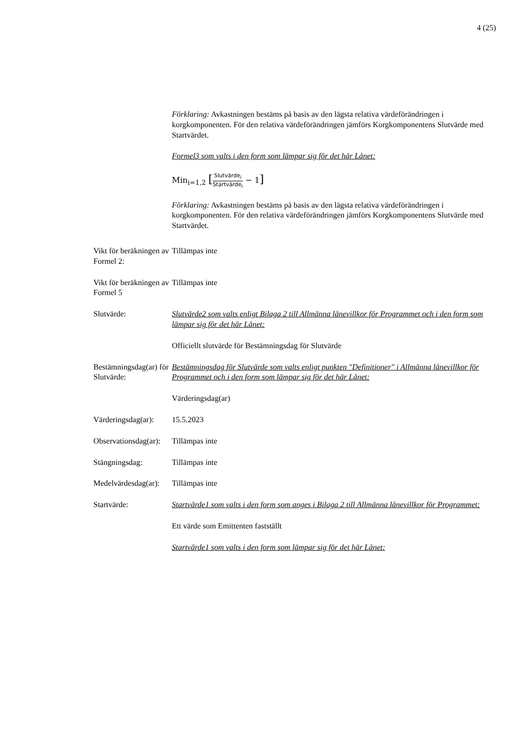4 (25)
Förklaring: Avkastningen bestäms på basis av den lägsta relativa värdeförändringen i korgkomponenten. För den relativa värdeförändringen jämförs Korgkomponentens Slutvärde med Startvärdet.
Formel3 som valts i den form som lämpar sig för det här Lånet:
Min<sub>i=1,2</sub> [Slutvärde<sub>i</sub> Startvärde<sub>i</sub> − 1]
Förklaring: Avkastningen bestäms på basis av den lägsta relativa värdeförändringen i korgkomponenten. För den relativa värdeförändringen jämförs Korgkomponentens Slutvärde med Startvärdet.
Vikt för beräkningen av Formel 2:
Tillämpas inte
Vikt för beräkningen av Formel 5
Tillämpas inte
Slutvärde: Slutvärde2 som valts enligt Bilaga 2 till Allmänna lånevillkor för Programmet och i den form som lämpar sig för det här Lånet:
Officiellt slutvärde för Bestämningsdag för Slutvärde
Bestämningsdag(ar) för Slutvärde:
Bestämningsdag för Slutvärde som valts enligt punkten "Definitioner" i Allmänna lånevillkor för Programmet och i den form som lämpar sig för det här Lånet:
Värderingsdag(ar)
Värderingsdag(ar):
15.5.2023
Observationsdag(ar):
Tillämpas inte
Stängningsdag: Tillämpas inte
Medelvärdesdag(ar):
Tillämpas inte
Startvärde: Startvärde1 som valts i den form som anges i Bilaga 2 till Allmänna lånevillkor för Programmet:
Ett värde som Emittenten fastställt
Startvärde1 som valts i den form som lämpar sig för det här Lånet: